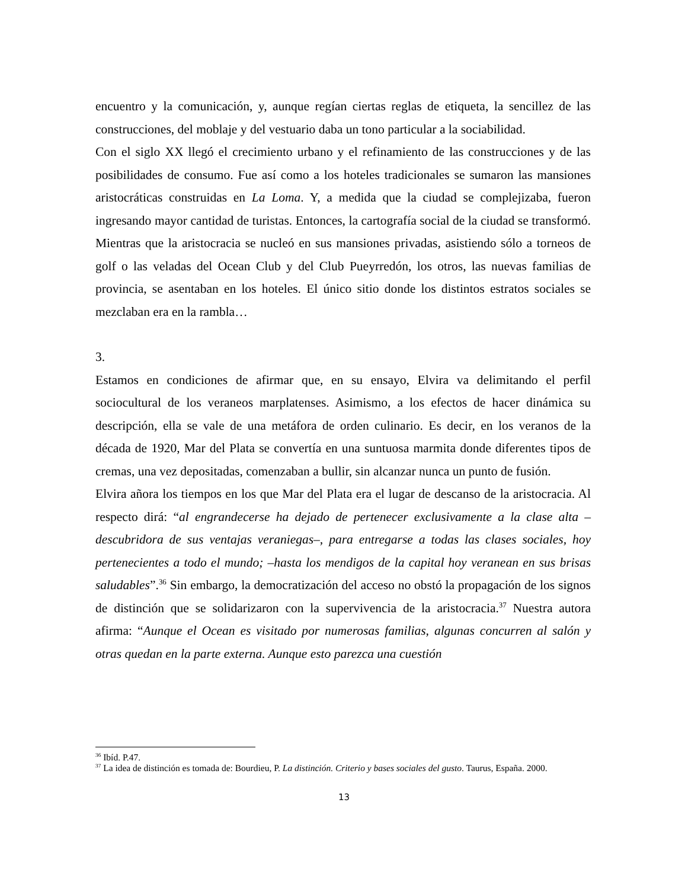encuentro y la comunicación, y, aunque regían ciertas reglas de etiqueta, la sencillez de las construcciones, del moblaje y del vestuario daba un tono particular a la sociabilidad.
Con el siglo XX llegó el crecimiento urbano y el refinamiento de las construcciones y de las posibilidades de consumo. Fue así como a los hoteles tradicionales se sumaron las mansiones aristocráticas construidas en La Loma. Y, a medida que la ciudad se complejizaba, fueron ingresando mayor cantidad de turistas. Entonces, la cartografía social de la ciudad se transformó. Mientras que la aristocracia se nucleó en sus mansiones privadas, asistiendo sólo a torneos de golf o las veladas del Ocean Club y del Club Pueyrredón, los otros, las nuevas familias de provincia, se asentaban en los hoteles. El único sitio donde los distintos estratos sociales se mezclaban era en la rambla…
3.
Estamos en condiciones de afirmar que, en su ensayo, Elvira va delimitando el perfil sociocultural de los veraneos marplatenses. Asimismo, a los efectos de hacer dinámica su descripción, ella se vale de una metáfora de orden culinario. Es decir, en los veranos de la década de 1920, Mar del Plata se convertía en una suntuosa marmita donde diferentes tipos de cremas, una vez depositadas, comenzaban a bullir, sin alcanzar nunca un punto de fusión.
Elvira añora los tiempos en los que Mar del Plata era el lugar de descanso de la aristocracia. Al respecto dirá: “al engrandecerse ha dejado de pertenecer exclusivamente a la clase alta –descubridora de sus ventajas veraniegas–, para entregarse a todas las clases sociales, hoy pertenecientes a todo el mundo; –hasta los mendigos de la capital hoy veranean en sus brisas saludables”.<sup>36</sup> Sin embargo, la democratización del acceso no obstó la propagación de los signos de distinción que se solidarizaron con la supervivencia de la aristocracia.<sup>37</sup> Nuestra autora afirma: “Aunque el Ocean es visitado por numerosas familias, algunas concurren al salón y otras quedan en la parte externa. Aunque esto parezca una cuestión
<sup>36</sup> Ibíd. P.47.
<sup>37</sup> La idea de distinción es tomada de: Bourdieu, P. La distinción. Criterio y bases sociales del gusto. Taurus, España. 2000.
13